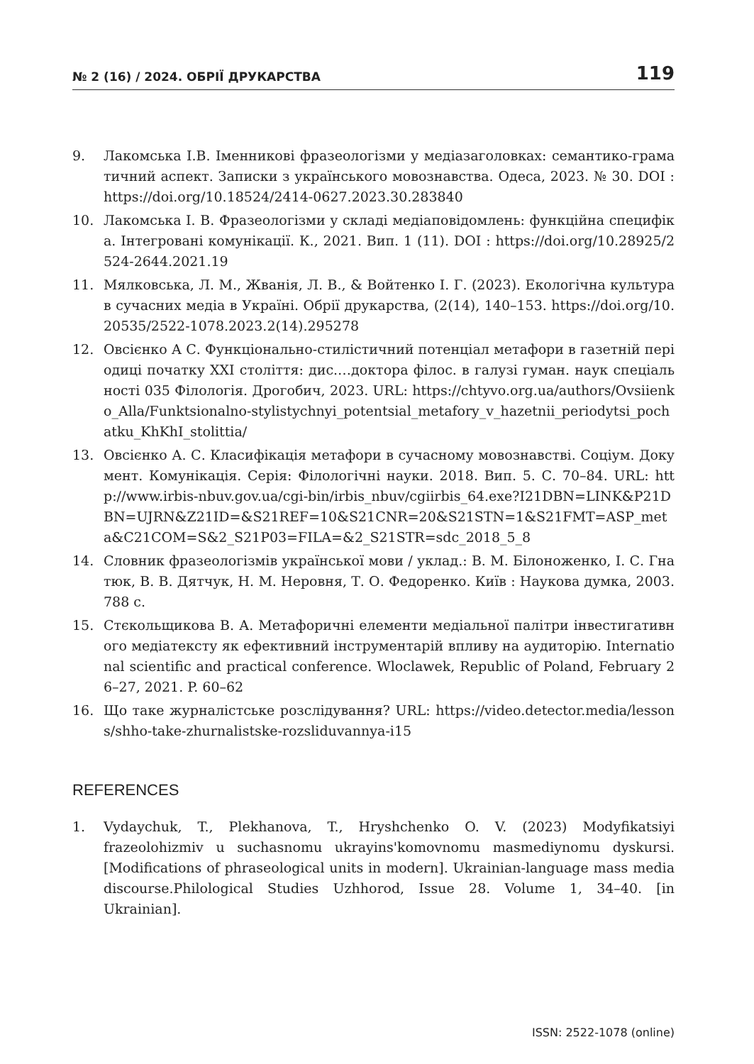№ 2 (16) / 2024. ОБРІЇ ДРУКАРСТВА 119
9. Лакомська І.В. Іменникові фразеологізми у медіазаголовках: семантико-граматичний аспект. Записки з українського мовознавства. Одеса, 2023. № 30. DOI : https://doi.org/10.18524/2414-0627.2023.30.283840
10. Лакомська І. В. Фразеологізми у складі медіаповідомлень: функційна специфіка. Інтегровані комунікації. К., 2021. Вип. 1 (11). DOI : https://doi.org/10.28925/2524-2644.2021.19
11. Мялковська, Л. М., Жванія, Л. В., & Войтенко І. Г. (2023). Екологічна культура в сучасних медіа в Україні. Обрії друкарства, (2(14), 140–153. https://doi.org/10.20535/2522-1078.2023.2(14).295278
12. Овсієнко А С. Функціонально-стилістичний потенціал метафори в газетній періодиці початку ХХІ століття: дис.…доктора філос. в галузі гуман. наук спеціальності 035 Філологія. Дрогобич, 2023. URL: https://chtyvo.org.ua/authors/Ovsiienko_Alla/Funktsionalno-stylistychnyi_potentsial_metafory_v_hazetnii_periodytsi_pochatku_KhKhI_stolittia/
13. Овсієнко А. С. Класифікація метафори в сучасному мовознавстві. Соціум. Документ. Комунікація. Серія: Філологічні науки. 2018. Вип. 5. С. 70–84. URL: http://www.irbis-nbuv.gov.ua/cgi-bin/irbis_nbuv/cgiirbis_64.exe?I21DBN=LINK&P21DBN=UJRN&Z21ID=&S21REF=10&S21CNR=20&S21STN=1&S21FMT=ASP_meta&C21COM=S&2_S21P03=FILA=&2_S21STR=sdc_2018_5_8
14. Словник фразеологізмів української мови / уклад.: В. М. Білоноженко, І. С. Гнатюк, В. В. Дятчук, Н. М. Неровня, Т. О. Федоренко. Київ : Наукова думка, 2003. 788 с.
15. Стєкольщикова В. А. Метафоричні елементи медіальної палітри інвестигативного медіатексту як ефективний інструментарій впливу на аудиторію. International scientific and practical conference. Wloclawek, Republic of Poland, February 26–27, 2021. P. 60–62
16. Що таке журналістське розслідування? URL: https://video.detector.media/lessons/shho-take-zhurnalistske-rozsliduvannya-i15
REFERENCES
1. Vydaychuk, T., Plekhanova, T., Hryshchenko O. V. (2023) Modyfikatsiyi frazeolohizmiv u suchasnomu ukrayins'komovnomu masmediynomu dyskursi. [Modifications of phraseological units in modern]. Ukrainian-language mass media discourse.Philological Studies Uzhhorod, Issue 28. Volume 1, 34–40. [in Ukrainian].
ISSN: 2522-1078 (online)